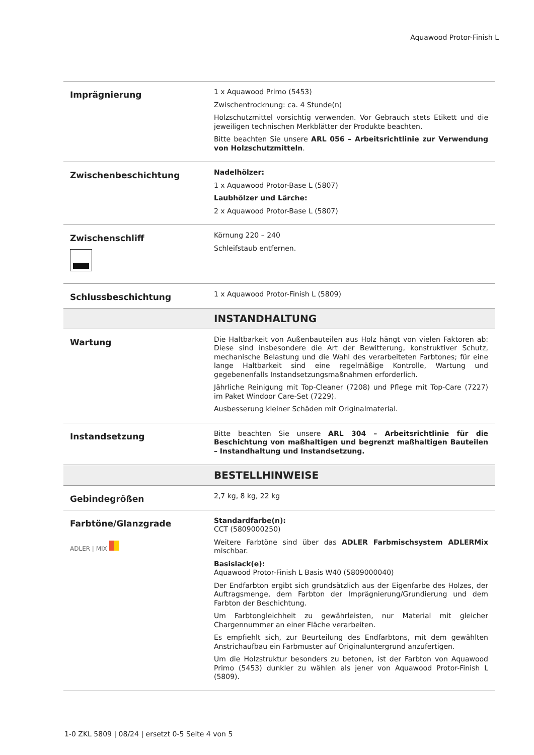Aquawood Protor-Finish L
| Imprägnierung | 1 x Aquawood Primo (5453) Zwischentrocknung: ca. 4 Stunde(n) Holzschutzmittel vorsichtig verwenden. Vor Gebrauch stets Etikett und die jeweiligen technischen Merkblätter der Produkte beachten. Bitte beachten Sie unsere ARL 056 – Arbeitsrichtlinie zur Verwendung von Holzschutzmitteln . |
| Zwischenbeschichtung | Nadelhölzer: 1 x Aquawood Protor-Base L (5807) Laubhölzer und Lärche: 2 x Aquawood Protor-Base L (5807) |
| Zwischenschliff | Körnung 220 – 240 Schleifstaub entfernen. |
| Schlussbeschichtung | 1 x Aquawood Protor-Finish L (5809) |
| | INSTANDHALTUNG |
| Wartung | Die Haltbarkeit von Außenbauteilen aus Holz hängt von vielen Faktoren ab: Diese sind insbesondere die Art der Bewitterung, konstruktiver Schutz, mechanische Belastung und die Wahl des verarbeiteten Farbtones; für eine lange Haltbarkeit sind eine regelmäßige Kontrolle, Wartung und gegebenenfalls Instandsetzungsmaßnahmen erforderlich. Jährliche Reinigung mit Top-Cleaner (7208) und Pflege mit Top-Care (7227) im Paket Windoor Care-Set (7229). Ausbesserung kleiner Schäden mit Originalmaterial. |
| Instandsetzung | Bitte beachten Sie unsere ARL 304 – Arbeitsrichtlinie für die Beschichtung von maßhaltigen und begrenzt maßhaltigen Bauteilen – Instandhaltung und Instandsetzung. |
| | BESTELLHINWEISE |
| Gebindegrößen | 2,7 kg, 8 kg, 22 kg |
| Farbtöne/Glanzgrade ADLER / MIX | Standardfarbe(n): CCT (5809000250) Weitere Farbtöne sind über das ADLER Farbmischsystem ADLERMix mischbar. Basislack(e): Aquawood Protor-Finish L Basis W40 (5809000040) Der Endfarbton ergibt sich grundsätzlich aus der Eigenfarbe des Holzes, der Auftragsmenge, dem Farbton der Imprägnierung/Grundierung und dem Farbton der Beschichtung. Um Farbtongleichheit zu gewährleisten, nur Material mit gleicher Chargennummer an einer Fläche verarbeiten. Es empfiehlt sich, zur Beurteilung des Endfarbtons, mit dem gewählten Anstrichaufbau ein Farbmuster auf Originaluntergrund anzufertigen. Um die Holzstruktur besonders zu betonen, ist der Farbton von Aquawood Primo (5453) dunkler zu wählen als jener von Aquawood Protor-Finish L (5809). |
1-0 ZKL 5809 | 08/24 | ersetzt 0-5 Seite 4 von 5